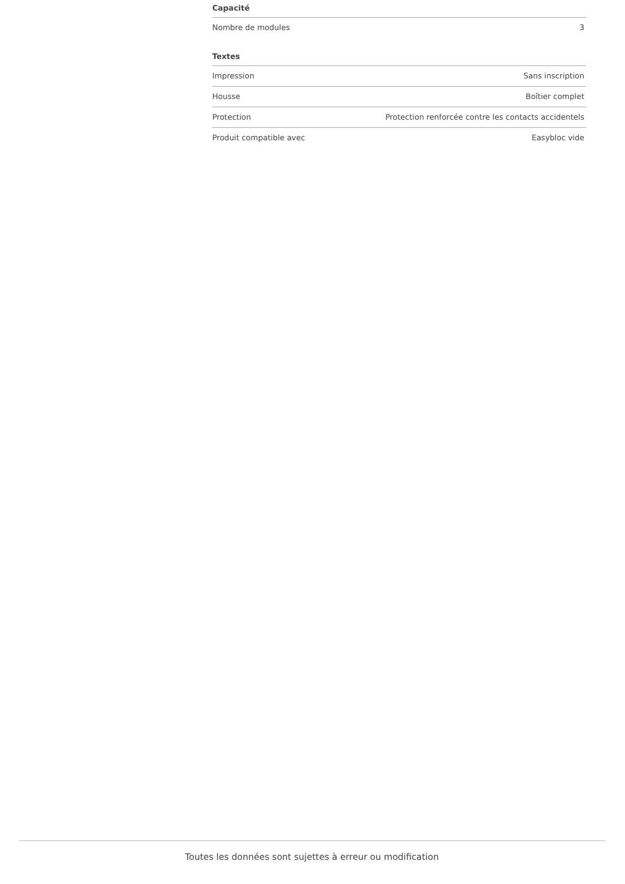| Capacité | |
| --- | --- |
| Nombre de modules | 3 |
| Textes | |
| --- | --- |
| Impression | Sans inscription |
| Housse | Boîtier complet |
| Protection | Protection renforcée contre les contacts accidentels |
| Produit compatible avec | Easybloc vide |
Toutes les données sont sujettes à erreur ou modification